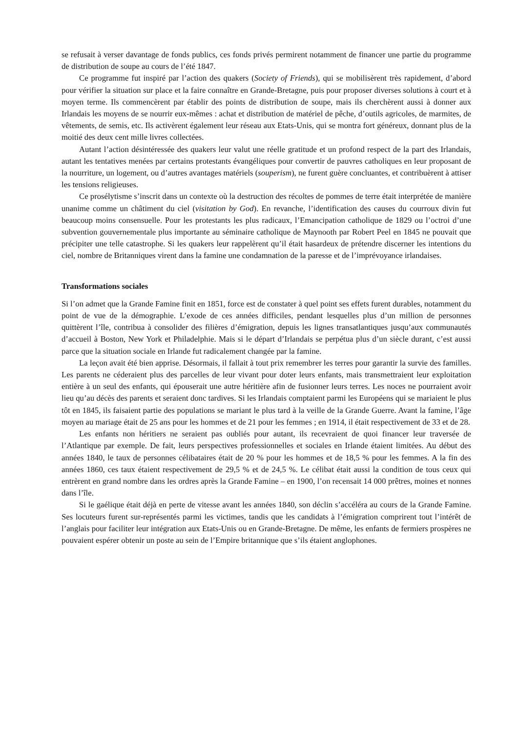se refusait à verser davantage de fonds publics, ces fonds privés permirent notamment de financer une partie du programme de distribution de soupe au cours de l’été 1847.
Ce programme fut inspiré par l’action des quakers (Society of Friends), qui se mobilisèrent très rapidement, d’abord pour vérifier la situation sur place et la faire connaître en Grande-Bretagne, puis pour proposer diverses solutions à court et à moyen terme. Ils commencèrent par établir des points de distribution de soupe, mais ils cherchèrent aussi à donner aux Irlandais les moyens de se nourrir eux-mêmes : achat et distribution de matériel de pêche, d’outils agricoles, de marmites, de vêtements, de semis, etc. Ils activèrent également leur réseau aux Etats-Unis, qui se montra fort généreux, donnant plus de la moitié des deux cent mille livres collectées.
Autant l’action désintéressée des quakers leur valut une réelle gratitude et un profond respect de la part des Irlandais, autant les tentatives menées par certains protestants évangéliques pour convertir de pauvres catholiques en leur proposant de la nourriture, un logement, ou d’autres avantages matériels (souperism), ne furent guère concluantes, et contribuèrent à attiser les tensions religieuses.
Ce prosélytisme s’inscrit dans un contexte où la destruction des récoltes de pommes de terre était interprétée de manière unanime comme un châtiment du ciel (visitation by God). En revanche, l’identification des causes du courroux divin fut beaucoup moins consensuelle. Pour les protestants les plus radicaux, l’Emancipation catholique de 1829 ou l’octroi d’une subvention gouvernementale plus importante au séminaire catholique de Maynooth par Robert Peel en 1845 ne pouvait que précipiter une telle catastrophe. Si les quakers leur rappelèrent qu’il était hasardeux de prétendre discerner les intentions du ciel, nombre de Britanniques virent dans la famine une condamnation de la paresse et de l’imprévoyance irlandaises.
Transformations sociales
Si l’on admet que la Grande Famine finit en 1851, force est de constater à quel point ses effets furent durables, notamment du point de vue de la démographie. L’exode de ces années difficiles, pendant lesquelles plus d’un million de personnes quittèrent l’île, contribua à consolider des filières d’émigration, depuis les lignes transatlantiques jusqu’aux communautés d’accueil à Boston, New York et Philadelphie. Mais si le départ d’Irlandais se perpétua plus d’un siècle durant, c’est aussi parce que la situation sociale en Irlande fut radicalement changée par la famine.
La leçon avait été bien apprise. Désormais, il fallait à tout prix remembrer les terres pour garantir la survie des familles. Les parents ne céderaient plus des parcelles de leur vivant pour doter leurs enfants, mais transmettraient leur exploitation entière à un seul des enfants, qui épouserait une autre héritière afin de fusionner leurs terres. Les noces ne pourraient avoir lieu qu’au décès des parents et seraient donc tardives. Si les Irlandais comptaient parmi les Européens qui se mariaient le plus tôt en 1845, ils faisaient partie des populations se mariant le plus tard à la veille de la Grande Guerre. Avant la famine, l’âge moyen au mariage était de 25 ans pour les hommes et de 21 pour les femmes ; en 1914, il était respectivement de 33 et de 28.
Les enfants non héritiers ne seraient pas oubliés pour autant, ils recevraient de quoi financer leur traversée de l’Atlantique par exemple. De fait, leurs perspectives professionnelles et sociales en Irlande étaient limitées. Au début des années 1840, le taux de personnes célibataires était de 20 % pour les hommes et de 18,5 % pour les femmes. A la fin des années 1860, ces taux étaient respectivement de 29,5 % et de 24,5 %. Le célibat était aussi la condition de tous ceux qui entrèrent en grand nombre dans les ordres après la Grande Famine – en 1900, l’on recensait 14 000 prêtres, moines et nonnes dans l’île.
Si le gaélique était déjà en perte de vitesse avant les années 1840, son déclin s’accéléra au cours de la Grande Famine. Ses locuteurs furent sur-représentés parmi les victimes, tandis que les candidats à l’émigration comprirent tout l’intérêt de l’anglais pour faciliter leur intégration aux Etats-Unis ou en Grande-Bretagne. De même, les enfants de fermiers prospères ne pouvaient espérer obtenir un poste au sein de l’Empire britannique que s’ils étaient anglophones.